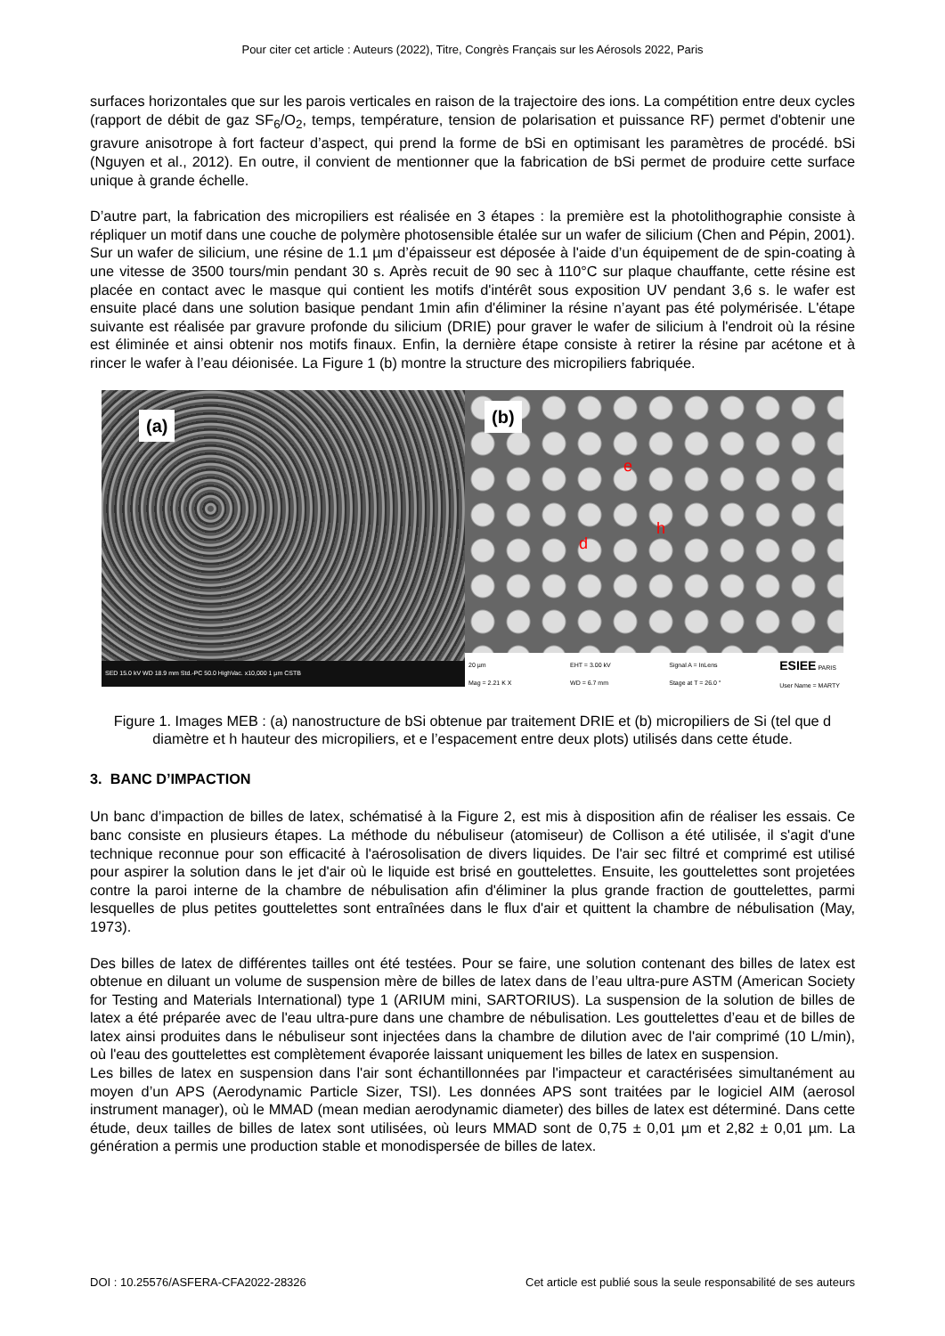Pour citer cet article : Auteurs (2022), Titre, Congrès Français sur les Aérosols 2022, Paris
surfaces horizontales que sur les parois verticales en raison de la trajectoire des ions. La compétition entre deux cycles (rapport de débit de gaz SF<sub>6</sub>/O<sub>2</sub>, temps, température, tension de polarisation et puissance RF) permet d'obtenir une gravure anisotrope à fort facteur d’aspect, qui prend la forme de bSi en optimisant les paramètres de procédé. bSi (Nguyen et al., 2012). En outre, il convient de mentionner que la fabrication de bSi permet de produire cette surface unique à grande échelle.
D’autre part, la fabrication des micropiliers est réalisée en 3 étapes : la première est la photolithographie consiste à répliquer un motif dans une couche de polymère photosensible étalée sur un wafer de silicium (Chen and Pépin, 2001). Sur un wafer de silicium, une résine de 1.1 µm d’épaisseur est déposée à l'aide d’un équipement de de spin-coating à une vitesse de 3500 tours/min pendant 30 s. Après recuit de 90 sec à 110°C sur plaque chauffante, cette résine est placée en contact avec le masque qui contient les motifs d'intérêt sous exposition UV pendant 3,6 s. le wafer est ensuite placé dans une solution basique pendant 1min afin d'éliminer la résine n’ayant pas été polymérisée. L'étape suivante est réalisée par gravure profonde du silicium (DRIE) pour graver le wafer de silicium à l'endroit où la résine est éliminée et ainsi obtenir nos motifs finaux. Enfin, la dernière étape consiste à retirer la résine par acétone et à rincer le wafer à l’eau déionisée. La Figure 1 (b) montre la structure des micropiliers fabriquée.
(a)
SED 15.0 kV WD 18.9 mm Std.-PC 50.0 HighVac. x10,000 1 µm CSTB
(b)
e
h
d
20 µm
Mag = 2.21 K X EHT = 3.00 kV
WD = 6.7 mm Signal A = InLens
Stage at T = 26.0 ° ESIEE PARIS
User Name = MARTY
Figure 1. Images MEB : (a) nanostructure de bSi obtenue par traitement DRIE et (b) micropiliers de Si (tel que d diamètre et h hauteur des micropiliers, et e l’espacement entre deux plots) utilisés dans cette étude.
3. BANC D’IMPACTION
Un banc d’impaction de billes de latex, schématisé à la Figure 2, est mis à disposition afin de réaliser les essais. Ce banc consiste en plusieurs étapes. La méthode du nébuliseur (atomiseur) de Collison a été utilisée, il s'agit d'une technique reconnue pour son efficacité à l'aérosolisation de divers liquides. De l'air sec filtré et comprimé est utilisé pour aspirer la solution dans le jet d'air où le liquide est brisé en gouttelettes. Ensuite, les gouttelettes sont projetées contre la paroi interne de la chambre de nébulisation afin d'éliminer la plus grande fraction de gouttelettes, parmi lesquelles de plus petites gouttelettes sont entraînées dans le flux d'air et quittent la chambre de nébulisation (May, 1973).
Des billes de latex de différentes tailles ont été testées. Pour se faire, une solution contenant des billes de latex est obtenue en diluant un volume de suspension mère de billes de latex dans de l’eau ultra-pure ASTM (American Society for Testing and Materials International) type 1 (ARIUM mini, SARTORIUS). La suspension de la solution de billes de latex a été préparée avec de l'eau ultra-pure dans une chambre de nébulisation. Les gouttelettes d’eau et de billes de latex ainsi produites dans le nébuliseur sont injectées dans la chambre de dilution avec de l'air comprimé (10 L/min), où l'eau des gouttelettes est complètement évaporée laissant uniquement les billes de latex en suspension.
Les billes de latex en suspension dans l'air sont échantillonnées par l'impacteur et caractérisées simultanément au moyen d’un APS (Aerodynamic Particle Sizer, TSI). Les données APS sont traitées par le logiciel AIM (aerosol instrument manager), où le MMAD (mean median aerodynamic diameter) des billes de latex est déterminé. Dans cette étude, deux tailles de billes de latex sont utilisées, où leurs MMAD sont de 0,75 ± 0,01 µm et 2,82 ± 0,01 µm. La génération a permis une production stable et monodispersée de billes de latex.
DOI : 10.25576/ASFERA-CFA2022-28326 Cet article est publié sous la seule responsabilité de ses auteurs